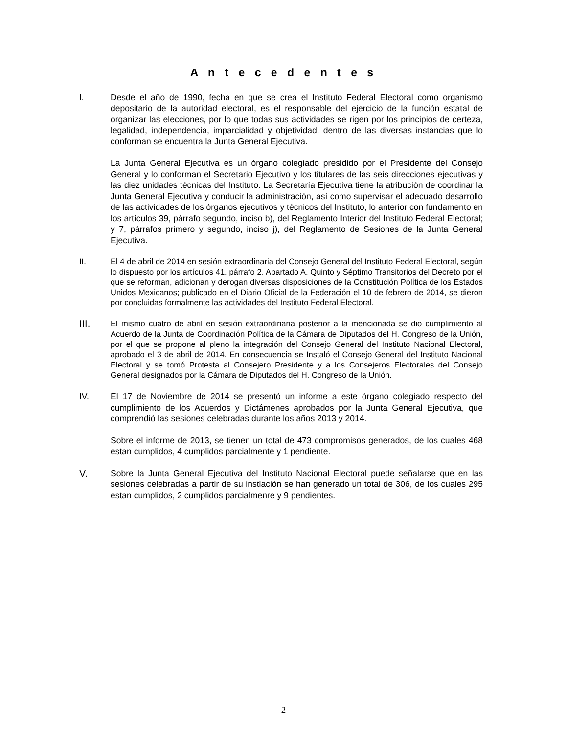A n t e c e d e n t e s
I. Desde el año de 1990, fecha en que se crea el Instituto Federal Electoral como organismo depositario de la autoridad electoral, es el responsable del ejercicio de la función estatal de organizar las elecciones, por lo que todas sus actividades se rigen por los principios de certeza, legalidad, independencia, imparcialidad y objetividad, dentro de las diversas instancias que lo conforman se encuentra la Junta General Ejecutiva.
La Junta General Ejecutiva es un órgano colegiado presidido por el Presidente del Consejo General y lo conforman el Secretario Ejecutivo y los titulares de las seis direcciones ejecutivas y las diez unidades técnicas del Instituto. La Secretaría Ejecutiva tiene la atribución de coordinar la Junta General Ejecutiva y conducir la administración, así como supervisar el adecuado desarrollo de las actividades de los órganos ejecutivos y técnicos del Instituto, lo anterior con fundamento en los artículos 39, párrafo segundo, inciso b), del Reglamento Interior del Instituto Federal Electoral; y 7, párrafos primero y segundo, inciso j), del Reglamento de Sesiones de la Junta General Ejecutiva.
II. El 4 de abril de 2014 en sesión extraordinaria del Consejo General del Instituto Federal Electoral, según lo dispuesto por los artículos 41, párrafo 2, Apartado A, Quinto y Séptimo Transitorios del Decreto por el que se reforman, adicionan y derogan diversas disposiciones de la Constitución Política de los Estados Unidos Mexicanos; publicado en el Diario Oficial de la Federación el 10 de febrero de 2014, se dieron por concluidas formalmente las actividades del Instituto Federal Electoral.
III.
El mismo cuatro de abril en sesión extraordinaria posterior a la mencionada se dio cumplimiento al Acuerdo de la Junta de Coordinación Política de la Cámara de Diputados del H. Congreso de la Unión, por el que se propone al pleno la integración del Consejo General del Instituto Nacional Electoral, aprobado el 3 de abril de 2014. En consecuencia se Instaló el Consejo General del Instituto Nacional Electoral y se tomó Protesta al Consejero Presidente y a los Consejeros Electorales del Consejo General designados por la Cámara de Diputados del H. Congreso de la Unión.
IV. El 17 de Noviembre de 2014 se presentó un informe a este órgano colegiado respecto del cumplimiento de los Acuerdos y Dictámenes aprobados por la Junta General Ejecutiva, que comprendió las sesiones celebradas durante los años 2013 y 2014.
Sobre el informe de 2013, se tienen un total de 473 compromisos generados, de los cuales 468 estan cumplidos, 4 cumplidos parcialmente y 1 pendiente.
V. Sobre la Junta General Ejecutiva del Instituto Nacional Electoral puede señalarse que en las sesiones celebradas a partir de su instlación se han generado un total de 306, de los cuales 295 estan cumplidos, 2 cumplidos parcialmenre y 9 pendientes.
2